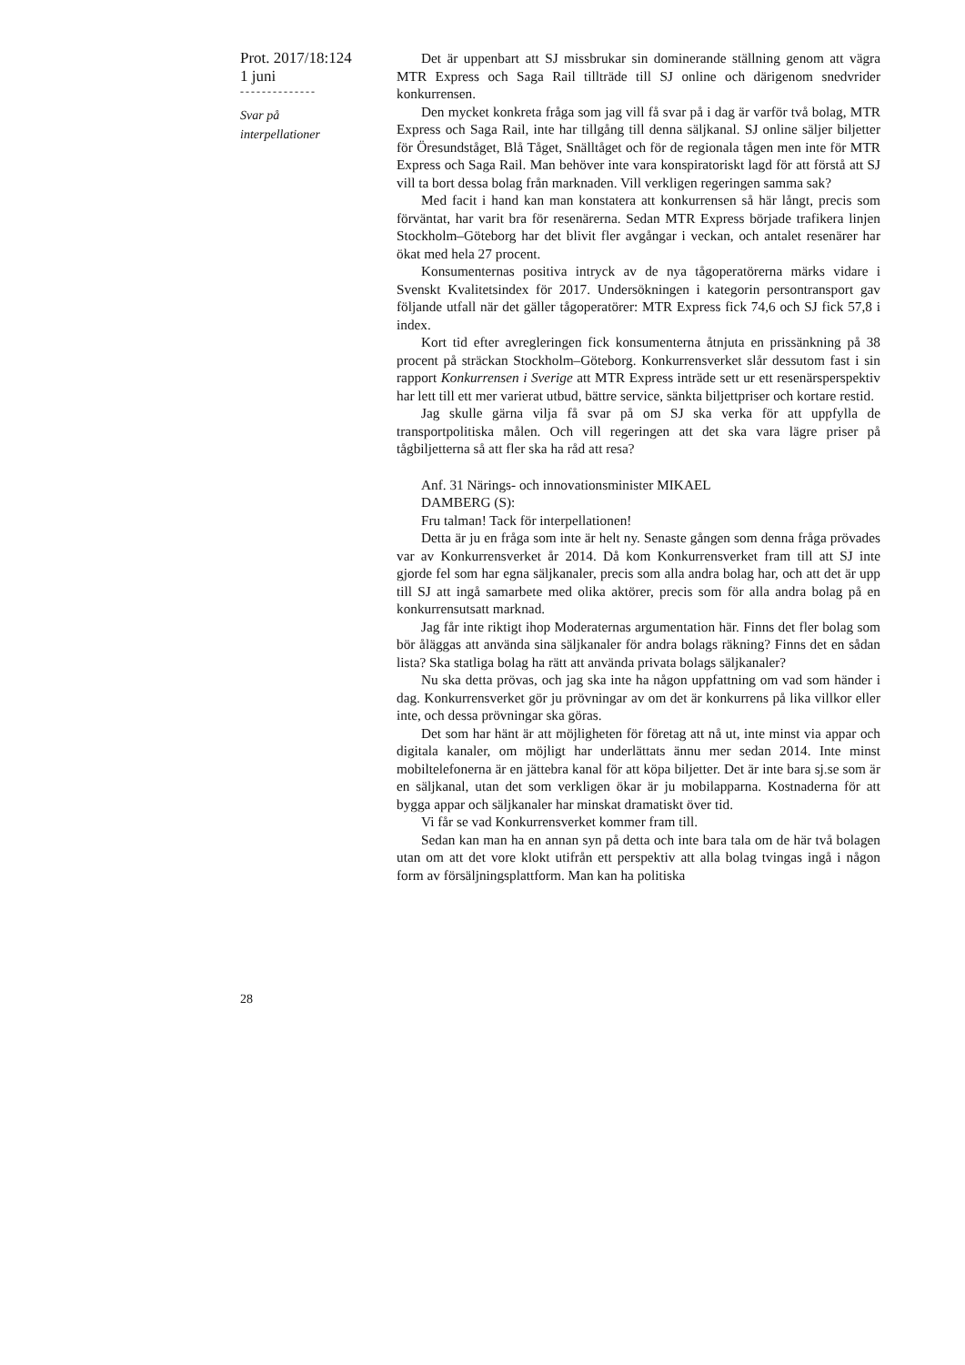Prot. 2017/18:124
1 juni
--------------
Svar på
interpellationer
Det är uppenbart att SJ missbrukar sin dominerande ställning genom att vägra MTR Express och Saga Rail tillträde till SJ online och därigenom snedvrider konkurrensen.
Den mycket konkreta fråga som jag vill få svar på i dag är varför två bolag, MTR Express och Saga Rail, inte har tillgång till denna säljkanal. SJ online säljer biljetter för Öresundståget, Blå Tåget, Snälltåget och för de regionala tågen men inte för MTR Express och Saga Rail. Man behöver inte vara konspiratoriskt lagd för att förstå att SJ vill ta bort dessa bolag från marknaden. Vill verkligen regeringen samma sak?
Med facit i hand kan man konstatera att konkurrensen så här långt, precis som förväntat, har varit bra för resenärerna. Sedan MTR Express började trafikera linjen Stockholm–Göteborg har det blivit fler avgångar i veckan, och antalet resenärer har ökat med hela 27 procent.
Konsumenternas positiva intryck av de nya tågoperatörerna märks vidare i Svenskt Kvalitetsindex för 2017. Undersökningen i kategorin persontransport gav följande utfall när det gäller tågoperatörer: MTR Express fick 74,6 och SJ fick 57,8 i index.
Kort tid efter avregleringen fick konsumenterna åtnjuta en prissänkning på 38 procent på sträckan Stockholm–Göteborg. Konkurrensverket slår dessutom fast i sin rapport Konkurrensen i Sverige att MTR Express inträde sett ur ett resenärsperspektiv har lett till ett mer varierat utbud, bättre service, sänkta biljettpriser och kortare restid.
Jag skulle gärna vilja få svar på om SJ ska verka för att uppfylla de transportpolitiska målen. Och vill regeringen att det ska vara lägre priser på tågbiljetterna så att fler ska ha råd att resa?
Anf. 31 Närings- och innovationsminister MIKAEL
DAMBERG (S):
Fru talman! Tack för interpellationen!
Detta är ju en fråga som inte är helt ny. Senaste gången som denna fråga prövades var av Konkurrensverket år 2014. Då kom Konkurrensverket fram till att SJ inte gjorde fel som har egna säljkanaler, precis som alla andra bolag har, och att det är upp till SJ att ingå samarbete med olika aktörer, precis som för alla andra bolag på en konkurrensutsatt marknad.
Jag får inte riktigt ihop Moderaternas argumentation här. Finns det fler bolag som bör åläggas att använda sina säljkanaler för andra bolags räkning? Finns det en sådan lista? Ska statliga bolag ha rätt att använda privata bolags säljkanaler?
Nu ska detta prövas, och jag ska inte ha någon uppfattning om vad som händer i dag. Konkurrensverket gör ju prövningar av om det är konkurrens på lika villkor eller inte, och dessa prövningar ska göras.
Det som har hänt är att möjligheten för företag att nå ut, inte minst via appar och digitala kanaler, om möjligt har underlättats ännu mer sedan 2014. Inte minst mobiltelefonerna är en jättebra kanal för att köpa biljetter. Det är inte bara sj.se som är en säljkanal, utan det som verkligen ökar är ju mobilapparna. Kostnaderna för att bygga appar och säljkanaler har minskat dramatiskt över tid.
Vi får se vad Konkurrensverket kommer fram till.
Sedan kan man ha en annan syn på detta och inte bara tala om de här två bolagen utan om att det vore klokt utifrån ett perspektiv att alla bolag tvingas ingå i någon form av försäljningsplattform. Man kan ha politiska
28